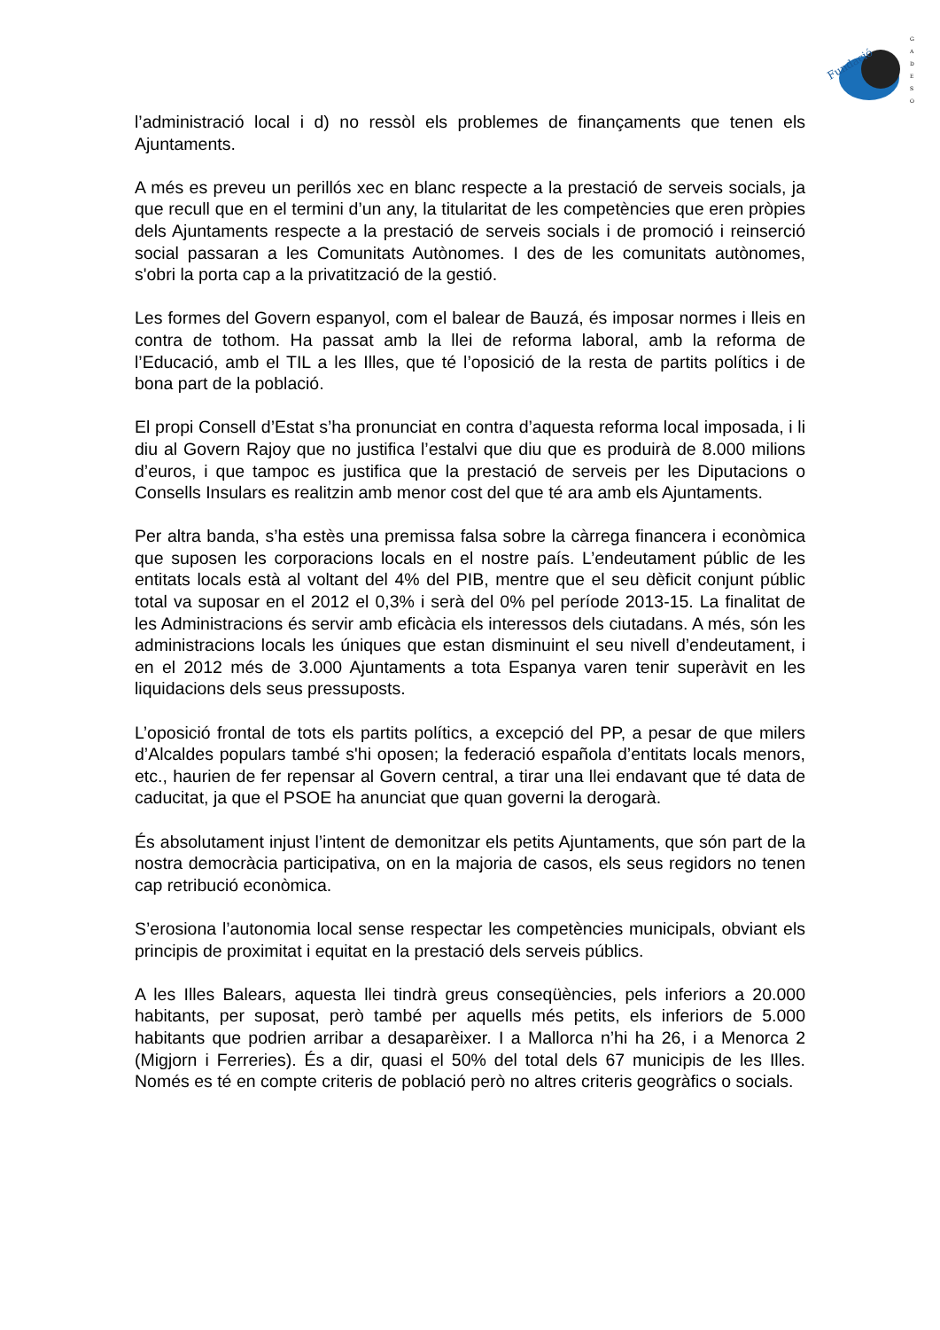Fundació
G
A
D
E
S
O
l’administració local i d) no ressòl els problemes de finançaments que tenen els Ajuntaments.
A més es preveu un perillós xec en blanc respecte a la prestació de serveis socials, ja que recull que en el termini d’un any, la titularitat de les competències que eren pròpies dels Ajuntaments respecte a la prestació de serveis socials i de promoció i reinserció social passaran a les Comunitats Autònomes. I des de les comunitats autònomes, s'obri la porta cap a la privatització de la gestió.
Les formes del Govern espanyol, com el balear de Bauzá, és imposar normes i lleis en contra de tothom. Ha passat amb la llei de reforma laboral, amb la reforma de l’Educació, amb el TIL a les Illes, que té l’oposició de la resta de partits polítics i de bona part de la població.
El propi Consell d’Estat s’ha pronunciat en contra d’aquesta reforma local imposada, i li diu al Govern Rajoy que no justifica l’estalvi que diu que es produirà de 8.000 milions d’euros, i que tampoc es justifica que la prestació de serveis per les Diputacions o Consells Insulars es realitzin amb menor cost del que té ara amb els Ajuntaments.
Per altra banda, s’ha estès una premissa falsa sobre la càrrega financera i econòmica que suposen les corporacions locals en el nostre país. L’endeutament públic de les entitats locals està al voltant del 4% del PIB, mentre que el seu dèficit conjunt públic total va suposar en el 2012 el 0,3% i serà del 0% pel període 2013-15. La finalitat de les Administracions és servir amb eficàcia els interessos dels ciutadans. A més, són les administracions locals les úniques que estan disminuint el seu nivell d’endeutament, i en el 2012 més de 3.000 Ajuntaments a tota Espanya varen tenir superàvit en les liquidacions dels seus pressuposts.
L’oposició frontal de tots els partits polítics, a excepció del PP, a pesar de que milers d’Alcaldes populars també s'hi oposen; la federació española d’entitats locals menors, etc., haurien de fer repensar al Govern central, a tirar una llei endavant que té data de caducitat, ja que el PSOE ha anunciat que quan governi la derogarà.
És absolutament injust l’intent de demonitzar els petits Ajuntaments, que són part de la nostra democràcia participativa, on en la majoria de casos, els seus regidors no tenen cap retribució econòmica.
S’erosiona l’autonomia local sense respectar les competències municipals, obviant els principis de proximitat i equitat en la prestació dels serveis públics.
A les Illes Balears, aquesta llei tindrà greus conseqüències, pels inferiors a 20.000 habitants, per suposat, però també per aquells més petits, els inferiors de 5.000 habitants que podrien arribar a desaparèixer. I a Mallorca n’hi ha 26, i a Menorca 2 (Migjorn i Ferreries). És a dir, quasi el 50% del total dels 67 municipis de les Illes. Només es té en compte criteris de població però no altres criteris geogràfics o socials.